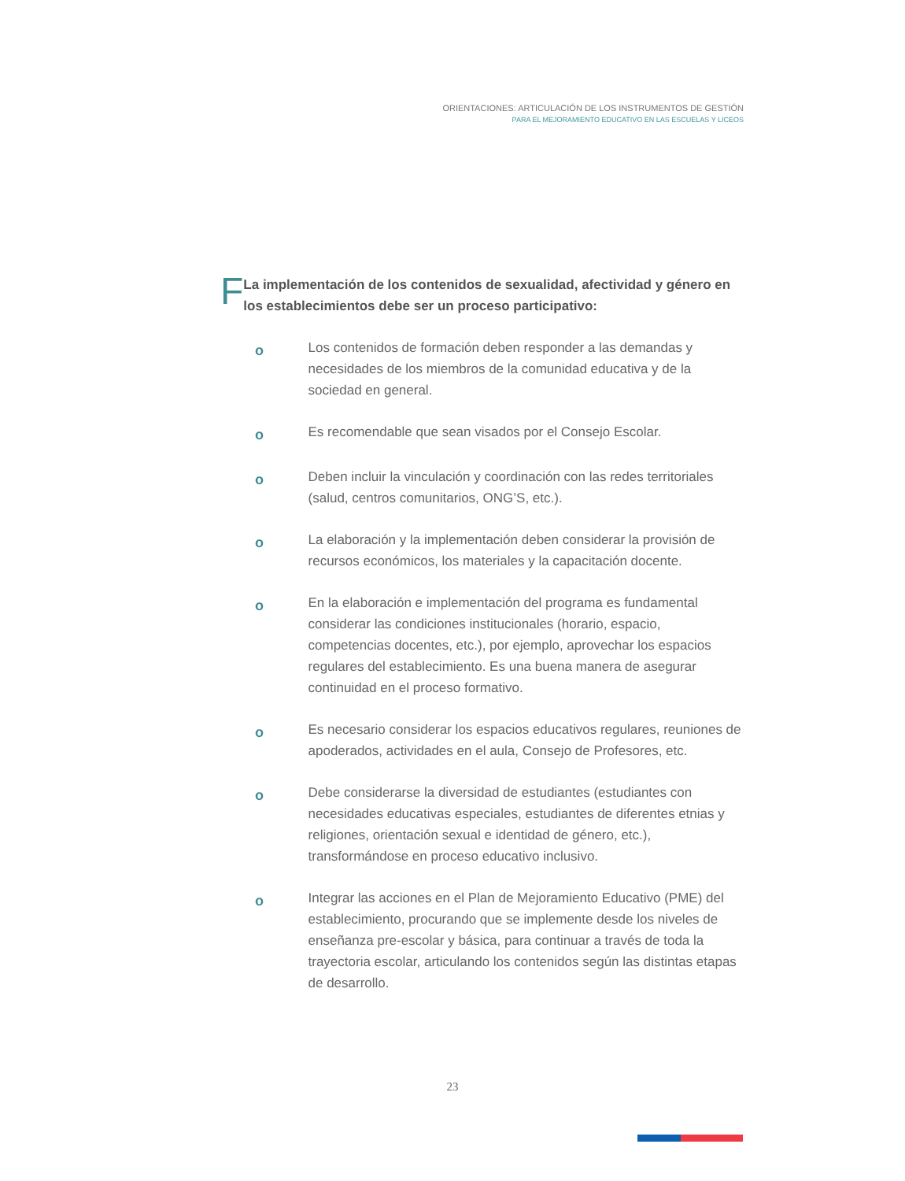ORIENTACIONES: ARTICULACIÓN DE LOS INSTRUMENTOS DE GESTIÓN
PARA EL MEJORAMIENTO EDUCATIVO EN LAS ESCUELAS Y LICEOS
F
La implementación de los contenidos de sexualidad, afectividad y género en los establecimientos debe ser un proceso participativo:
o
Los contenidos de formación deben responder a las demandas y necesidades de los miembros de la comunidad educativa y de la sociedad en general.
o
Es recomendable que sean visados por el Consejo Escolar.
o
Deben incluir la vinculación y coordinación con las redes territoriales (salud, centros comunitarios, ONG’S, etc.).
o
La elaboración y la implementación deben considerar la provisión de recursos económicos, los materiales y la capacitación docente.
o
En la elaboración e implementación del programa es fundamental considerar las condiciones institucionales (horario, espacio, competencias docentes, etc.), por ejemplo, aprovechar los espacios regulares del establecimiento. Es una buena manera de asegurar continuidad en el proceso formativo.
o
Es necesario considerar los espacios educativos regulares, reuniones de apoderados, actividades en el aula, Consejo de Profesores, etc.
o
Debe considerarse la diversidad de estudiantes (estudiantes con necesidades educativas especiales, estudiantes de diferentes etnias y religiones, orientación sexual e identidad de género, etc.), transformándose en proceso educativo inclusivo.
o
Integrar las acciones en el Plan de Mejoramiento Educativo (PME) del establecimiento, procurando que se implemente desde los niveles de enseñanza pre-escolar y básica, para continuar a través de toda la trayectoria escolar, articulando los contenidos según las distintas etapas de desarrollo.
23